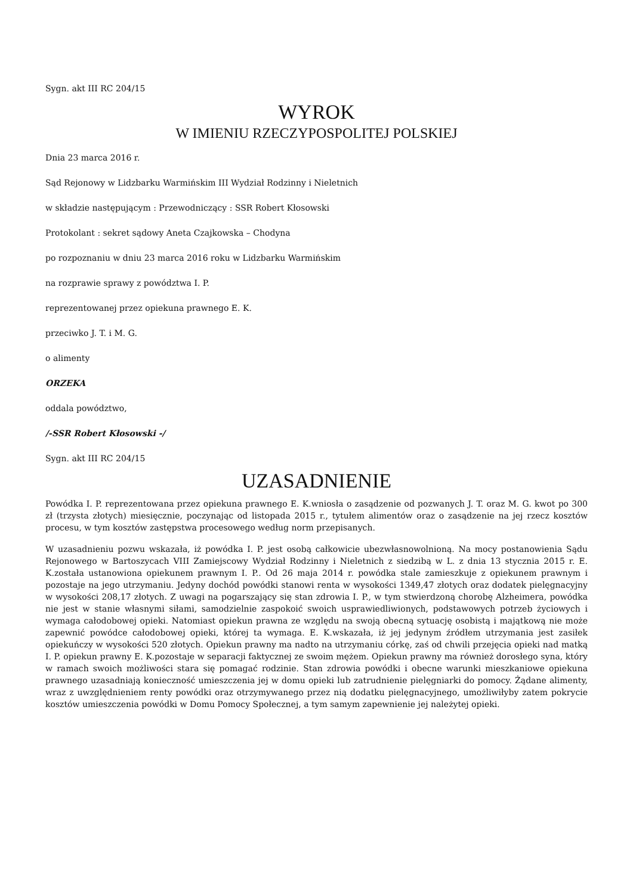Sygn. akt III RC 204/15
WYROK
W IMIENIU RZECZYPOSPOLITEJ POLSKIEJ
Dnia 23 marca 2016 r.
Sąd Rejonowy w Lidzbarku Warmińskim III Wydział Rodzinny i Nieletnich
w składzie następującym : Przewodniczący : SSR Robert Kłosowski
Protokolant : sekret sądowy Aneta Czajkowska – Chodyna
po rozpoznaniu w dniu 23 marca 2016 roku w Lidzbarku Warmińskim
na rozprawie sprawy z powództwa I. P.
reprezentowanej przez opiekuna prawnego E. K.
przeciwko J. T. i M. G.
o alimenty
ORZEKA
oddala powództwo,
/-SSR Robert Kłosowski -/
Sygn. akt III RC 204/15
UZASADNIENIE
Powódka I. P. reprezentowana przez opiekuna prawnego E. K.wniosła o zasądzenie od pozwanych J. T. oraz M. G. kwot po 300 zł (trzysta złotych) miesięcznie, poczynając od listopada 2015 r., tytułem alimentów oraz o zasądzenie na jej rzecz kosztów procesu, w tym kosztów zastępstwa procesowego według norm przepisanych.
W uzasadnieniu pozwu wskazała, iż powódka I. P. jest osobą całkowicie ubezwłasnowolnioną. Na mocy postanowienia Sądu Rejonowego w Bartoszycach VIII Zamiejscowy Wydział Rodzinny i Nieletnich z siedzibą w L. z dnia 13 stycznia 2015 r. E. K.została ustanowiona opiekunem prawnym I. P.. Od 26 maja 2014 r. powódka stale zamieszkuje z opiekunem prawnym i pozostaje na jego utrzymaniu. Jedyny dochód powódki stanowi renta w wysokości 1349,47 złotych oraz dodatek pielęgnacyjny w wysokości 208,17 złotych. Z uwagi na pogarszający się stan zdrowia I. P., w tym stwierdzoną chorobę Alzheimera, powódka nie jest w stanie własnymi siłami, samodzielnie zaspokoić swoich usprawiedliwionych, podstawowych potrzeb życiowych i wymaga całodobowej opieki. Natomiast opiekun prawna ze względu na swoją obecną sytuację osobistą i majątkową nie może zapewnić powódce całodobowej opieki, której ta wymaga. E. K.wskazała, iż jej jedynym źródłem utrzymania jest zasiłek opiekuńczy w wysokości 520 złotych. Opiekun prawny ma nadto na utrzymaniu córkę, zaś od chwili przejęcia opieki nad matką I. P. opiekun prawny E. K.pozostaje w separacji faktycznej ze swoim mężem. Opiekun prawny ma również dorosłego syna, który w ramach swoich możliwości stara się pomagać rodzinie. Stan zdrowia powódki i obecne warunki mieszkaniowe opiekuna prawnego uzasadniają konieczność umieszczenia jej w domu opieki lub zatrudnienie pielęgniarki do pomocy. Żądane alimenty, wraz z uwzględnieniem renty powódki oraz otrzymywanego przez nią dodatku pielęgnacyjnego, umożliwiłyby zatem pokrycie kosztów umieszczenia powódki w Domu Pomocy Społecznej, a tym samym zapewnienie jej należytej opieki.